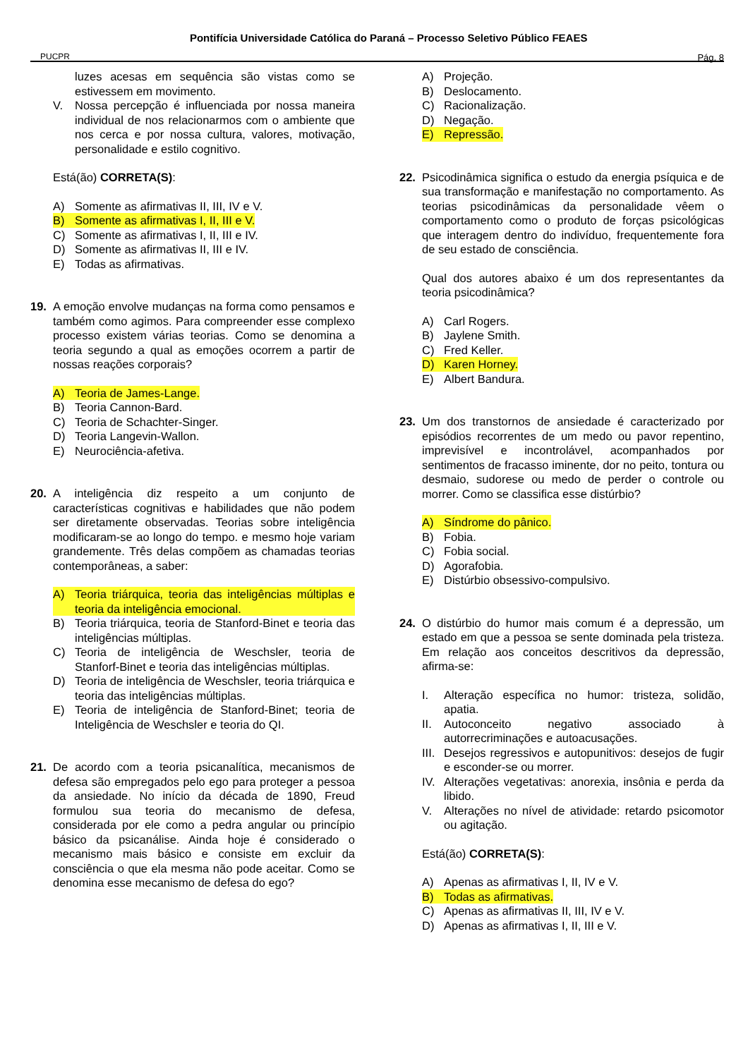PUCPR
Pontifícia Universidade Católica do Paraná – Processo Seletivo Público FEAES
Pág. 8
luzes acesas em sequência são vistas como se estivessem em movimento.
V. Nossa percepção é influenciada por nossa maneira individual de nos relacionarmos com o ambiente que nos cerca e por nossa cultura, valores, motivação, personalidade e estilo cognitivo.
Está(ão) CORRETA(S):
A) Somente as afirmativas II, III, IV e V.
B) Somente as afirmativas I, II, III e V.
C) Somente as afirmativas I, II, III e IV.
D) Somente as afirmativas II, III e IV.
E) Todas as afirmativas.
19. A emoção envolve mudanças na forma como pensamos e também como agimos. Para compreender esse complexo processo existem várias teorias. Como se denomina a teoria segundo a qual as emoções ocorrem a partir de nossas reações corporais?
A) Teoria de James-Lange.
B) Teoria Cannon-Bard.
C) Teoria de Schachter-Singer.
D) Teoria Langevin-Wallon.
E) Neurociência-afetiva.
20. A inteligência diz respeito a um conjunto de características cognitivas e habilidades que não podem ser diretamente observadas. Teorias sobre inteligência modificaram-se ao longo do tempo. e mesmo hoje variam grandemente. Três delas compõem as chamadas teorias contemporâneas, a saber:
A) Teoria triárquica, teoria das inteligências múltiplas e teoria da inteligência emocional.
B) Teoria triárquica, teoria de Stanford-Binet e teoria das inteligências múltiplas.
C) Teoria de inteligência de Weschsler, teoria de Stanforf-Binet e teoria das inteligências múltiplas.
D) Teoria de inteligência de Weschsler, teoria triárquica e teoria das inteligências múltiplas.
E) Teoria de inteligência de Stanford-Binet; teoria de Inteligência de Weschsler e teoria do QI.
21. De acordo com a teoria psicanalítica, mecanismos de defesa são empregados pelo ego para proteger a pessoa da ansiedade. No início da década de 1890, Freud formulou sua teoria do mecanismo de defesa, considerada por ele como a pedra angular ou princípio básico da psicanálise. Ainda hoje é considerado o mecanismo mais básico e consiste em excluir da consciência o que ela mesma não pode aceitar. Como se denomina esse mecanismo de defesa do ego?
A) Projeção.
B) Deslocamento.
C) Racionalização.
D) Negação.
E) Repressão.
22. Psicodinâmica significa o estudo da energia psíquica e de sua transformação e manifestação no comportamento. As teorias psicodinâmicas da personalidade vêem o comportamento como o produto de forças psicológicas que interagem dentro do indivíduo, frequentemente fora de seu estado de consciência.
Qual dos autores abaixo é um dos representantes da teoria psicodinâmica?
A) Carl Rogers.
B) Jaylene Smith.
C) Fred Keller.
D) Karen Horney.
E) Albert Bandura.
23. Um dos transtornos de ansiedade é caracterizado por episódios recorrentes de um medo ou pavor repentino, imprevisível e incontrolável, acompanhados por sentimentos de fracasso iminente, dor no peito, tontura ou desmaio, sudorese ou medo de perder o controle ou morrer. Como se classifica esse distúrbio?
A) Síndrome do pânico.
B) Fobia.
C) Fobia social.
D) Agorafobia.
E) Distúrbio obsessivo-compulsivo.
24. O distúrbio do humor mais comum é a depressão, um estado em que a pessoa se sente dominada pela tristeza. Em relação aos conceitos descritivos da depressão, afirma-se:
I. Alteração específica no humor: tristeza, solidão, apatia.
II. Autoconceito negativo associado à autorrecriminações e autoacusações.
III. Desejos regressivos e autopunitivos: desejos de fugir e esconder-se ou morrer.
IV. Alterações vegetativas: anorexia, insônia e perda da libido.
V. Alterações no nível de atividade: retardo psicomotor ou agitação.
Está(ão) CORRETA(S):
A) Apenas as afirmativas I, II, IV e V.
B) Todas as afirmativas.
C) Apenas as afirmativas II, III, IV e V.
D) Apenas as afirmativas I, II, III e V.